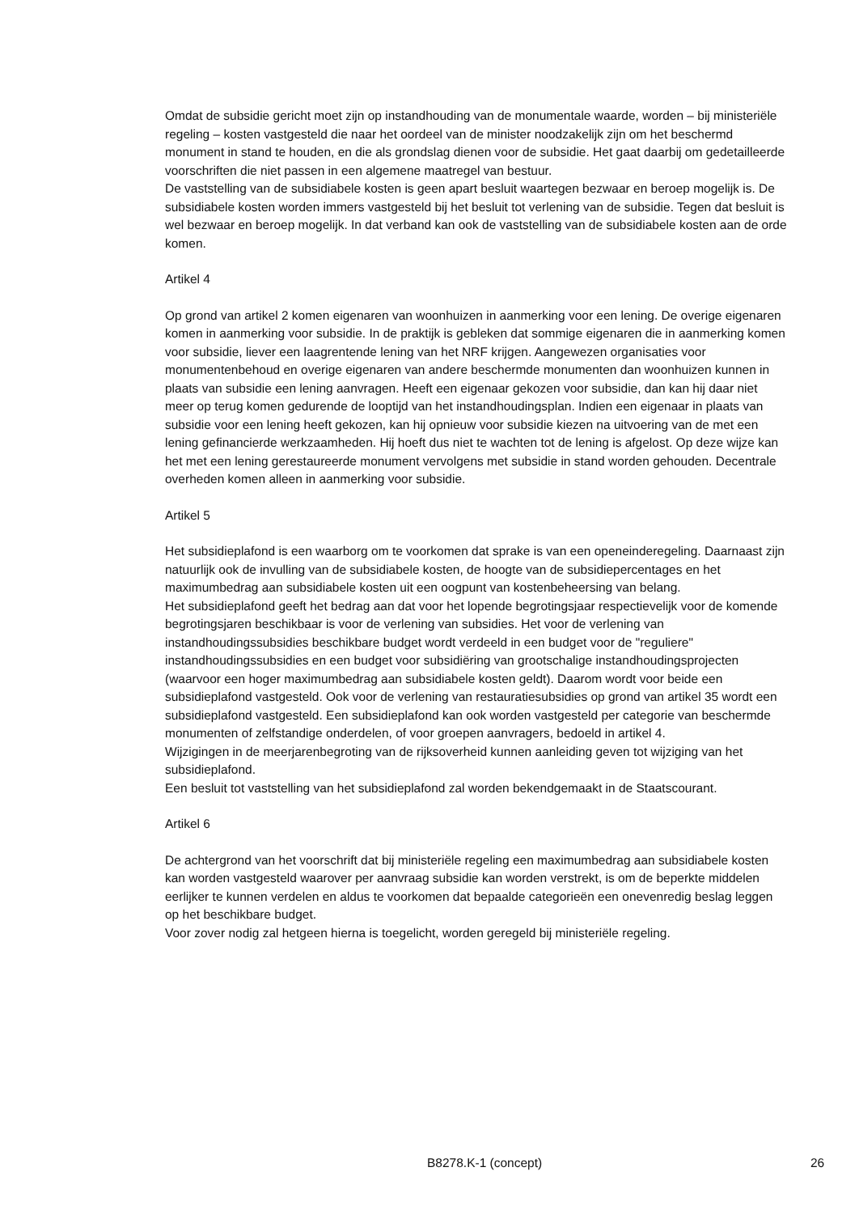Omdat de subsidie gericht moet zijn op instandhouding van de monumentale waarde, worden – bij ministeriële regeling – kosten vastgesteld die naar het oordeel van de minister noodzakelijk zijn om het beschermd monument in stand te houden, en die als grondslag dienen voor de subsidie. Het gaat daarbij om gedetailleerde voorschriften die niet passen in een algemene maatregel van bestuur.
De vaststelling van de subsidiabele kosten is geen apart besluit waartegen bezwaar en beroep mogelijk is. De subsidiabele kosten worden immers vastgesteld bij het besluit tot verlening van de subsidie. Tegen dat besluit is wel bezwaar en beroep mogelijk. In dat verband kan ook de vaststelling van de subsidiabele kosten aan de orde komen.
Artikel 4
Op grond van artikel 2 komen eigenaren van woonhuizen in aanmerking voor een lening. De overige eigenaren komen in aanmerking voor subsidie. In de praktijk is gebleken dat sommige eigenaren die in aanmerking komen voor subsidie, liever een laagrentende lening van het NRF krijgen. Aangewezen organisaties voor monumentenbehoud en overige eigenaren van andere beschermde monumenten dan woonhuizen kunnen in plaats van subsidie een lening aanvragen. Heeft een eigenaar gekozen voor subsidie, dan kan hij daar niet meer op terug komen gedurende de looptijd van het instandhoudingsplan. Indien een eigenaar in plaats van subsidie voor een lening heeft gekozen, kan hij opnieuw voor subsidie kiezen na uitvoering van de met een lening gefinancierde werkzaamheden. Hij hoeft dus niet te wachten tot de lening is afgelost. Op deze wijze kan het met een lening gerestaureerde monument vervolgens met subsidie in stand worden gehouden. Decentrale overheden komen alleen in aanmerking voor subsidie.
Artikel 5
Het subsidieplafond is een waarborg om te voorkomen dat sprake is van een openeinderegeling. Daarnaast zijn natuurlijk ook de invulling van de subsidiabele kosten, de hoogte van de subsidiepercentages en het maximumbedrag aan subsidiabele kosten uit een oogpunt van kostenbeheersing van belang.
Het subsidieplafond geeft het bedrag aan dat voor het lopende begrotingsjaar respectievelijk voor de komende begrotingsjaren beschikbaar is voor de verlening van subsidies. Het voor de verlening van instandhoudingssubsidies beschikbare budget wordt verdeeld in een budget voor de "reguliere" instandhoudingssubsidies en een budget voor subsidiëring van grootschalige instandhoudingsprojecten (waarvoor een hoger maximumbedrag aan subsidiabele kosten geldt). Daarom wordt voor beide een subsidieplafond vastgesteld. Ook voor de verlening van restauratiesubsidies op grond van artikel 35 wordt een subsidieplafond vastgesteld. Een subsidieplafond kan ook worden vastgesteld per categorie van beschermde monumenten of zelfstandige onderdelen, of voor groepen aanvragers, bedoeld in artikel 4.
Wijzigingen in de meerjarenbegroting van de rijksoverheid kunnen aanleiding geven tot wijziging van het subsidieplafond.
Een besluit tot vaststelling van het subsidieplafond zal worden bekendgemaakt in de Staatscourant.
Artikel 6
De achtergrond van het voorschrift dat bij ministeriële regeling een maximumbedrag aan subsidiabele kosten kan worden vastgesteld waarover per aanvraag subsidie kan worden verstrekt, is om de beperkte middelen eerlijker te kunnen verdelen en aldus te voorkomen dat bepaalde categorieën een onevenredig beslag leggen op het beschikbare budget.
Voor zover nodig zal hetgeen hierna is toegelicht, worden geregeld bij ministeriële regeling.
B8278.K-1 (concept) 26